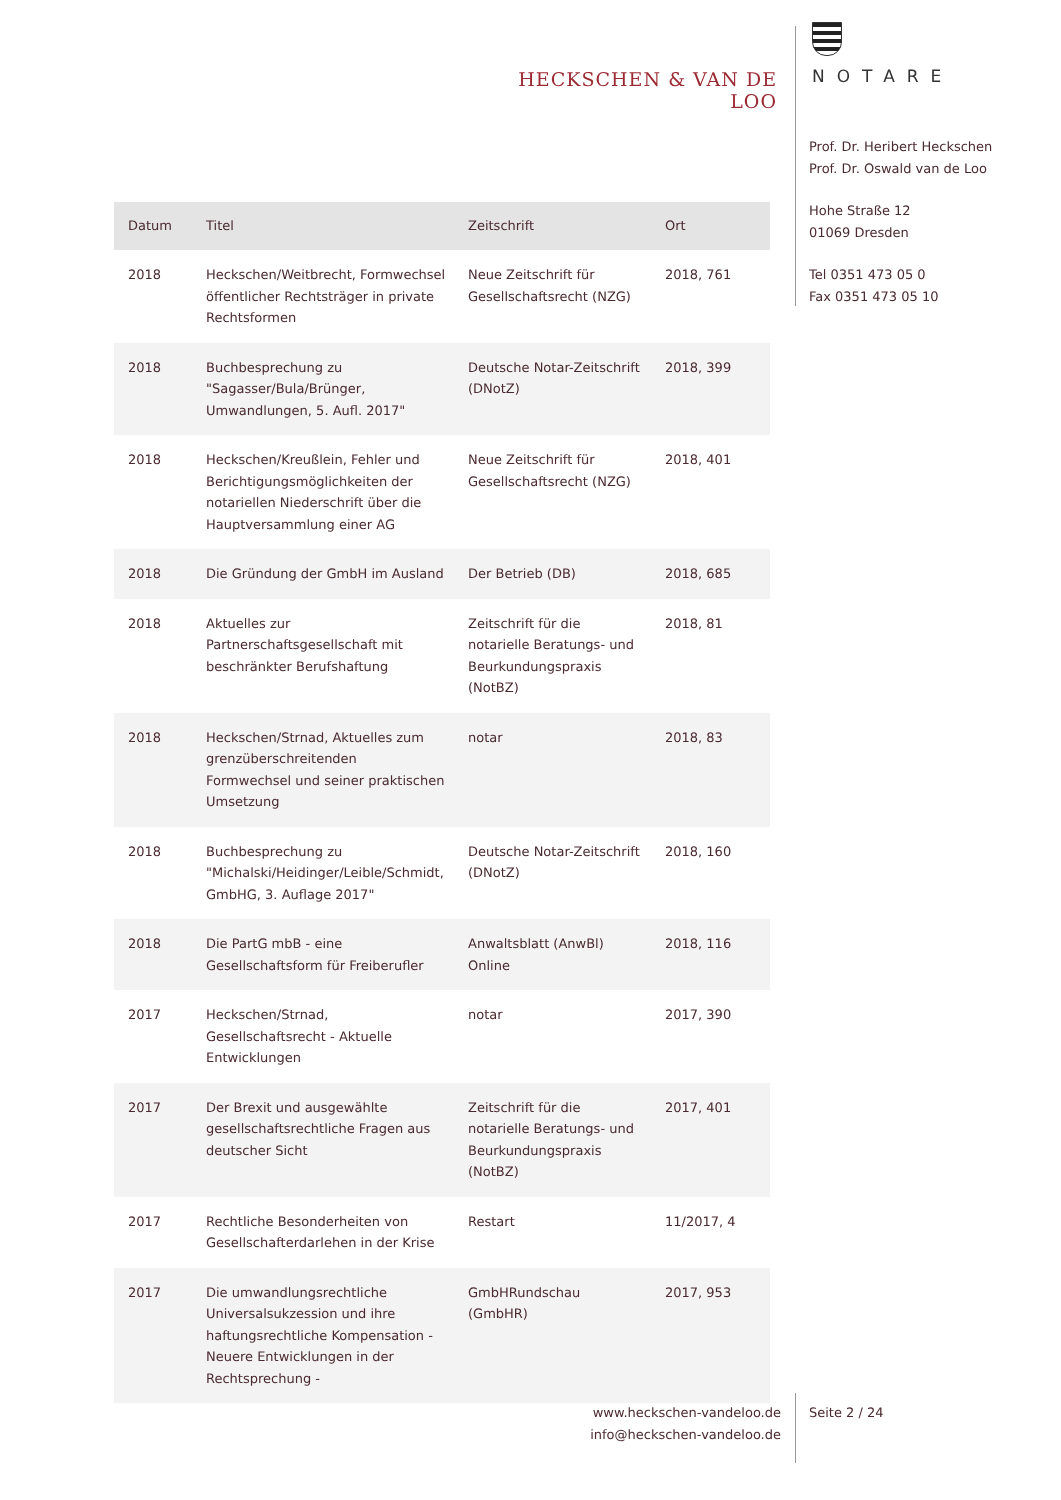HECKSCHEN & VAN DE LOO
NOTARE
Prof. Dr. Heribert Heckschen
Prof. Dr. Oswald van de Loo
Hohe Straße 12
01069 Dresden
Tel 0351 473 05 0
Fax 0351 473 05 10
| Datum | Titel | Zeitschrift | Ort |
| --- | --- | --- | --- |
| 2018 | Heckschen/Weitbrecht, Formwechsel öffentlicher Rechtsträger in private Rechtsformen | Neue Zeitschrift für Gesellschaftsrecht (NZG) | 2018, 761 |
| 2018 | Buchbesprechung zu "Sagasser/Bula/Brünger, Umwandlungen, 5. Aufl. 2017" | Deutsche Notar-Zeitschrift (DNotZ) | 2018, 399 |
| 2018 | Heckschen/Kreußlein, Fehler und Berichtigungsmöglichkeiten der notariellen Niederschrift über die Hauptversammlung einer AG | Neue Zeitschrift für Gesellschaftsrecht (NZG) | 2018, 401 |
| 2018 | Die Gründung der GmbH im Ausland | Der Betrieb (DB) | 2018, 685 |
| 2018 | Aktuelles zur Partnerschaftsgesellschaft mit beschränkter Berufshaftung | Zeitschrift für die notarielle Beratungs- und Beurkundungspraxis (NotBZ) | 2018, 81 |
| 2018 | Heckschen/Strnad, Aktuelles zum grenzüberschreitenden Formwechsel und seiner praktischen Umsetzung | notar | 2018, 83 |
| 2018 | Buchbesprechung zu "Michalski/Heidinger/Leible/Schmidt, GmbHG, 3. Auflage 2017" | Deutsche Notar-Zeitschrift (DNotZ) | 2018, 160 |
| 2018 | Die PartG mbB - eine Gesellschaftsform für Freiberufler | Anwaltsblatt (AnwBl) Online | 2018, 116 |
| 2017 | Heckschen/Strnad, Gesellschaftsrecht - Aktuelle Entwicklungen | notar | 2017, 390 |
| 2017 | Der Brexit und ausgewählte gesellschaftsrechtliche Fragen aus deutscher Sicht | Zeitschrift für die notarielle Beratungs- und Beurkundungspraxis (NotBZ) | 2017, 401 |
| 2017 | Rechtliche Besonderheiten von Gesellschafterdarlehen in der Krise | Restart | 11/2017, 4 |
| 2017 | Die umwandlungsrechtliche Universalsukzession und ihre haftungsrechtliche Kompensation - Neuere Entwicklungen in der Rechtsprechung - | GmbHRundschau (GmbHR) | 2017, 953 |
www.heckschen-vandeloo.de
info@heckschen-vandeloo.de
Seite 2 / 24